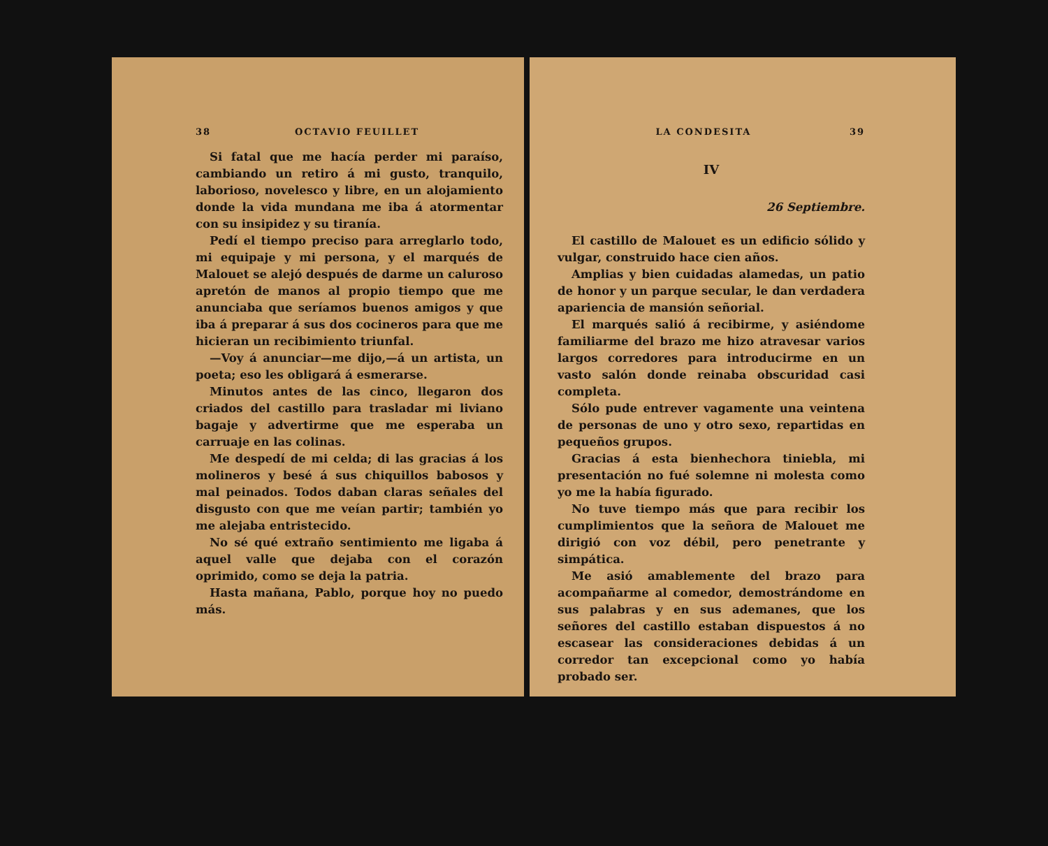38 OCTAVIO FEUILLET
Si fatal que me hacía perder mi paraíso, cambiando un retiro á mi gusto, tranquilo, laborioso, novelesco y libre, en un alojamiento donde la vida mundana me iba á atormentar con su insipidez y su tiranía.
Pedí el tiempo preciso para arreglarlo todo, mi equipaje y mi persona, y el marqués de Malouet se alejó después de darme un caluroso apretón de manos al propio tiempo que me anunciaba que seríamos buenos amigos y que iba á preparar á sus dos cocineros para que me hicieran un recibimiento triunfal.
—Voy á anunciar—me dijo,—á un artista, un poeta; eso les obligará á esmerarse.
Minutos antes de las cinco, llegaron dos criados del castillo para trasladar mi liviano bagaje y advertirme que me esperaba un carruaje en las colinas.
Me despedí de mi celda; di las gracias á los molineros y besé á sus chiquillos babosos y mal peinados. Todos daban claras señales del disgusto con que me veían partir; también yo me alejaba entristecido.
No sé qué extraño sentimiento me ligaba á aquel valle que dejaba con el corazón oprimido, como se deja la patria.
Hasta mañana, Pablo, porque hoy no puedo más.
LA CONDESITA 39
IV
26 Septiembre.
El castillo de Malouet es un edificio sólido y vulgar, construido hace cien años.
Amplias y bien cuidadas alamedas, un patio de honor y un parque secular, le dan verdadera apariencia de mansión señorial.
El marqués salió á recibirme, y asiéndome familiarme del brazo me hizo atravesar varios largos corredores para introducirme en un vasto salón donde reinaba obscuridad casi completa.
Sólo pude entrever vagamente una veintena de personas de uno y otro sexo, repartidas en pequeños grupos.
Gracias á esta bienhechora tiniebla, mi presentación no fué solemne ni molesta como yo me la había figurado.
No tuve tiempo más que para recibir los cumplimientos que la señora de Malouet me dirigió con voz débil, pero penetrante y simpática.
Me asió amablemente del brazo para acompañarme al comedor, demostrándome en sus palabras y en sus ademanes, que los señores del castillo estaban dispuestos á no escasear las consideraciones debidas á un corredor tan excepcional como yo había probado ser.